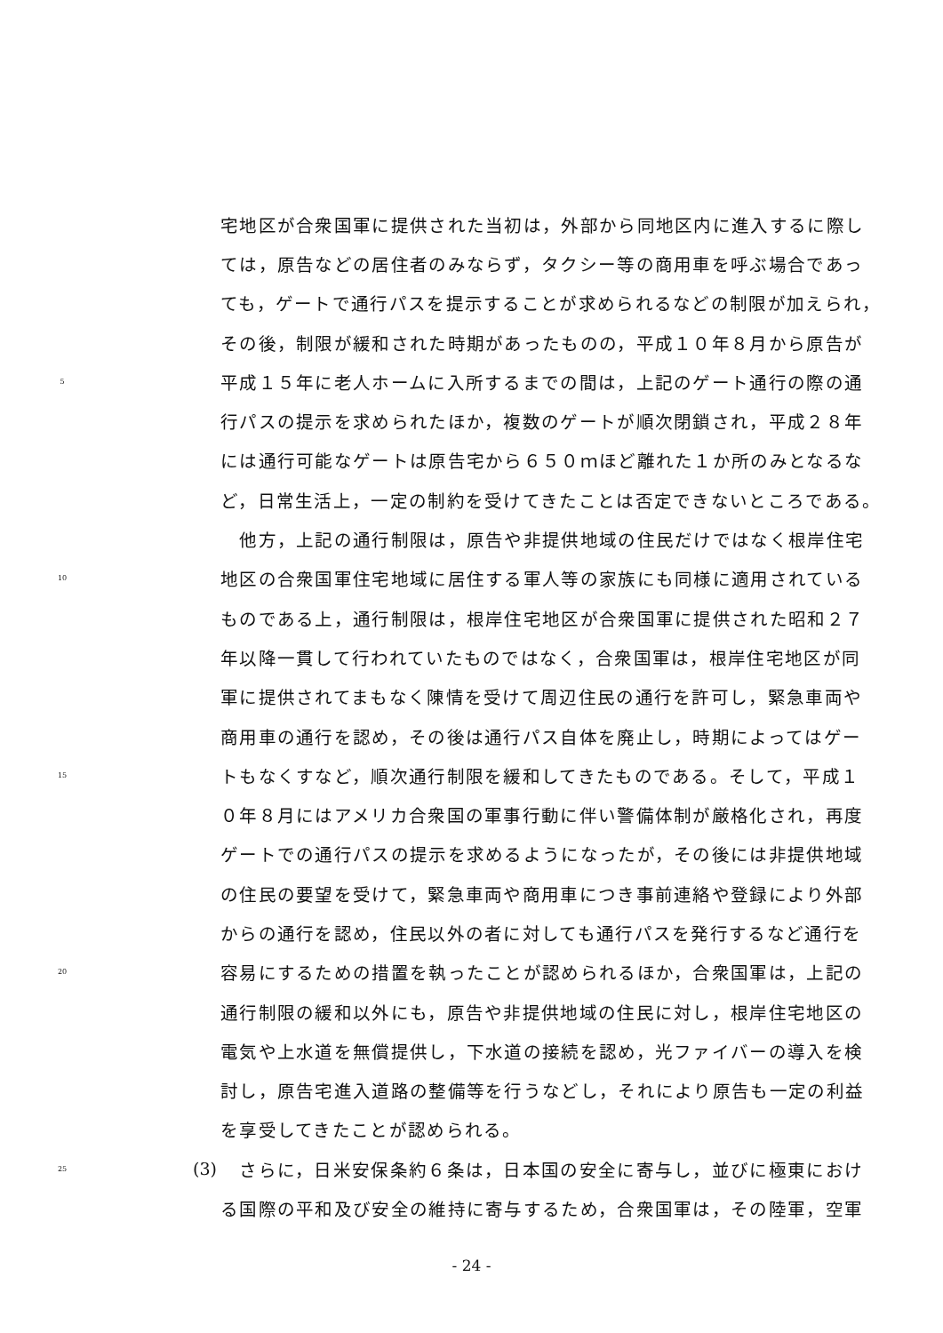宅地区が合衆国軍に提供された当初は，外部から同地区内に進入するに際し
ては，原告などの居住者のみならず，タクシー等の商用車を呼ぶ場合であっ
ても，ゲートで通行パスを提示することが求められるなどの制限が加えられ，
その後，制限が緩和された時期があったものの，平成１０年８月から原告が
5 平成１５年に老人ホームに入所するまでの間は，上記のゲート通行の際の通
行パスの提示を求められたほか，複数のゲートが順次閉鎖され，平成２８年
には通行可能なゲートは原告宅から６５０ｍほど離れた１か所のみとなるな
ど，日常生活上，一定の制約を受けてきたことは否定できないところである。
　他方，上記の通行制限は，原告や非提供地域の住民だけではなく根岸住宅
10 地区の合衆国軍住宅地域に居住する軍人等の家族にも同様に適用されている
ものである上，通行制限は，根岸住宅地区が合衆国軍に提供された昭和２７
年以降一貫して行われていたものではなく，合衆国軍は，根岸住宅地区が同
軍に提供されてまもなく陳情を受けて周辺住民の通行を許可し，緊急車両や
商用車の通行を認め，その後は通行パス自体を廃止し，時期によってはゲー
15 トもなくすなど，順次通行制限を緩和してきたものである。そして，平成１
０年８月にはアメリカ合衆国の軍事行動に伴い警備体制が厳格化され，再度
ゲートでの通行パスの提示を求めるようになったが，その後には非提供地域
の住民の要望を受けて，緊急車両や商用車につき事前連絡や登録により外部
からの通行を認め，住民以外の者に対しても通行パスを発行するなど通行を
20 容易にするための措置を執ったことが認められるほか，合衆国軍は，上記の
通行制限の緩和以外にも，原告や非提供地域の住民に対し，根岸住宅地区の
電気や上水道を無償提供し，下水道の接続を認め，光ファイバーの導入を検
討し，原告宅進入道路の整備等を行うなどし，それにより原告も一定の利益
を享受してきたことが認められる。
25 (3)　さらに，日米安保条約６条は，日本国の安全に寄与し，並びに極東におけ
る国際の平和及び安全の維持に寄与するため，合衆国軍は，その陸軍，空軍
- 24 -